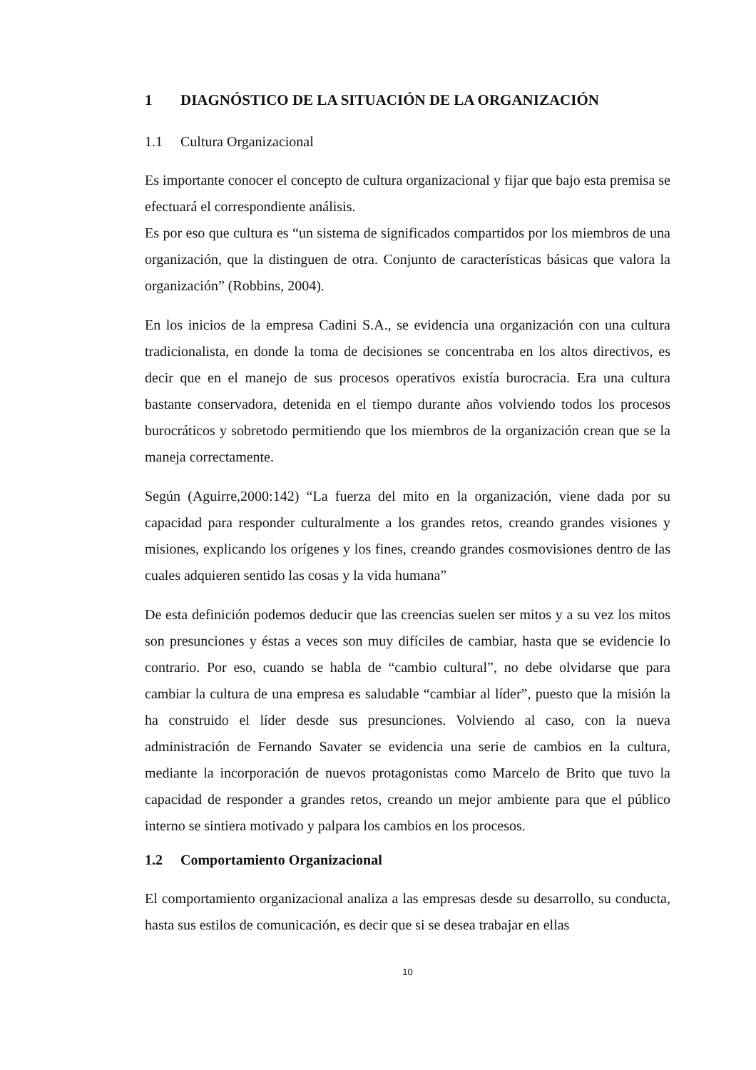1 DIAGNÓSTICO DE LA SITUACIÓN DE LA ORGANIZACIÓN
1.1 Cultura Organizacional
Es importante conocer el concepto de cultura organizacional y fijar que bajo esta premisa se efectuará el correspondiente análisis.
Es por eso que cultura es “un sistema de significados compartidos por los miembros de una organización, que la distinguen de otra. Conjunto de características básicas que valora la organización” (Robbins, 2004).
En los inicios de la empresa Cadini S.A., se evidencia una organización con una cultura tradicionalista, en donde la toma de decisiones se concentraba en los altos directivos, es decir que en el manejo de sus procesos operativos existía burocracia. Era una cultura bastante conservadora, detenida en el tiempo durante años volviendo todos los procesos burocráticos y sobretodo permitiendo que los miembros de la organización crean que se la maneja correctamente.
Según (Aguirre,2000:142) “La fuerza del mito en la organización, viene dada por su capacidad para responder culturalmente a los grandes retos, creando grandes visiones y misiones, explicando los orígenes y los fines, creando grandes cosmovisiones dentro de las cuales adquieren sentido las cosas y la vida humana”
De esta definición podemos deducir que las creencias suelen ser mitos y a su vez los mitos son presunciones y éstas a veces son muy difíciles de cambiar, hasta que se evidencie lo contrario. Por eso, cuando se habla de “cambio cultural”, no debe olvidarse que para cambiar la cultura de una empresa es saludable “cambiar al líder”, puesto que la misión la ha construido el líder desde sus presunciones. Volviendo al caso, con la nueva administración de Fernando Savater se evidencia una serie de cambios en la cultura, mediante la incorporación de nuevos protagonistas como Marcelo de Brito que tuvo la capacidad de responder a grandes retos, creando un mejor ambiente para que el público interno se sintiera motivado y palpara los cambios en los procesos.
1.2 Comportamiento Organizacional
El comportamiento organizacional analiza a las empresas desde su desarrollo, su conducta, hasta sus estilos de comunicación, es decir que si se desea trabajar en ellas
10